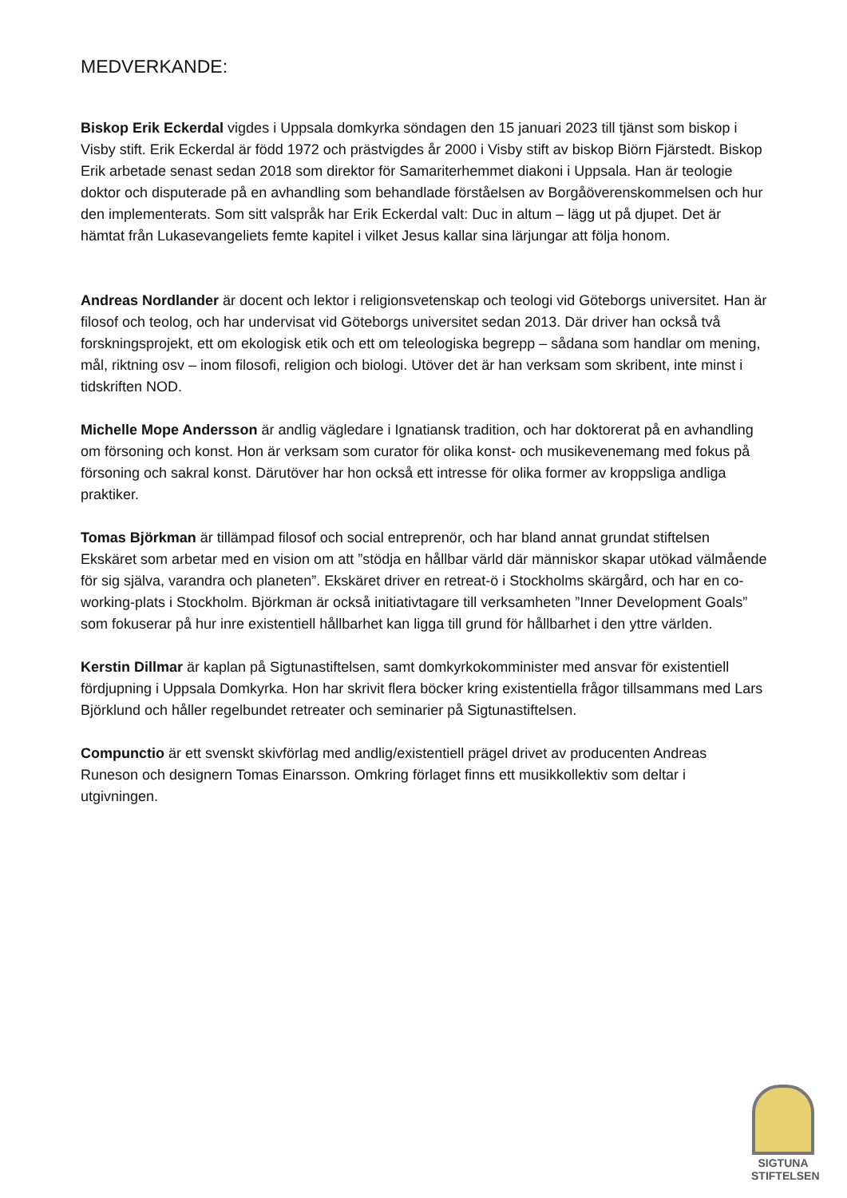MEDVERKANDE:
Biskop Erik Eckerdal vigdes i Uppsala domkyrka söndagen den 15 januari 2023 till tjänst som biskop i Visby stift. Erik Eckerdal är född 1972 och prästvigdes år 2000 i Visby stift av biskop Biörn Fjärstedt. Biskop Erik arbetade senast sedan 2018 som direktor för Samariterhemmet diakoni i Uppsala. Han är teologie doktor och disputerade på en avhandling som behandlade förståelsen av Borgåöverenskommelsen och hur den implementerats. Som sitt valspråk har Erik Eckerdal valt: Duc in altum – lägg ut på djupet. Det är hämtat från Lukasevangeliets femte kapitel i vilket Jesus kallar sina lärjungar att följa honom.
Andreas Nordlander är docent och lektor i religionsvetenskap och teologi vid Göteborgs universitet. Han är filosof och teolog, och har undervisat vid Göteborgs universitet sedan 2013. Där driver han också två forskningsprojekt, ett om ekologisk etik och ett om teleologiska begrepp – sådana som handlar om mening, mål, riktning osv – inom filosofi, religion och biologi. Utöver det är han verksam som skribent, inte minst i tidskriften NOD.
Michelle Mope Andersson är andlig vägledare i Ignatiansk tradition, och har doktorerat på en avhandling om försoning och konst. Hon är verksam som curator för olika konst- och musikevenemang med fokus på försoning och sakral konst. Därutöver har hon också ett intresse för olika former av kroppsliga andliga praktiker.
Tomas Björkman är tillämpad filosof och social entreprenör, och har bland annat grundat stiftelsen Ekskäret som arbetar med en vision om att ”stödja en hållbar värld där människor skapar utökad välmående för sig själva, varandra och planeten”. Ekskäret driver en retreat-ö i Stockholms skärgård, och har en co-working-plats i Stockholm. Björkman är också initiativtagare till verksamheten ”Inner Development Goals” som fokuserar på hur inre existentiell hållbarhet kan ligga till grund för hållbarhet i den yttre världen.
Kerstin Dillmar är kaplan på Sigtunastiftelsen, samt domkyrkokomminister med ansvar för existentiell fördjupning i Uppsala Domkyrka. Hon har skrivit flera böcker kring existentiella frågor tillsammans med Lars Björklund och håller regelbundet retreater och seminarier på Sigtunastiftelsen.
Compunctio är ett svenskt skivförlag med andlig/existentiell prägel drivet av producenten Andreas Runeson och designern Tomas Einarsson. Omkring förlaget finns ett musikkollektiv som deltar i utgivningen.
SIGTUNA STIFTELSEN